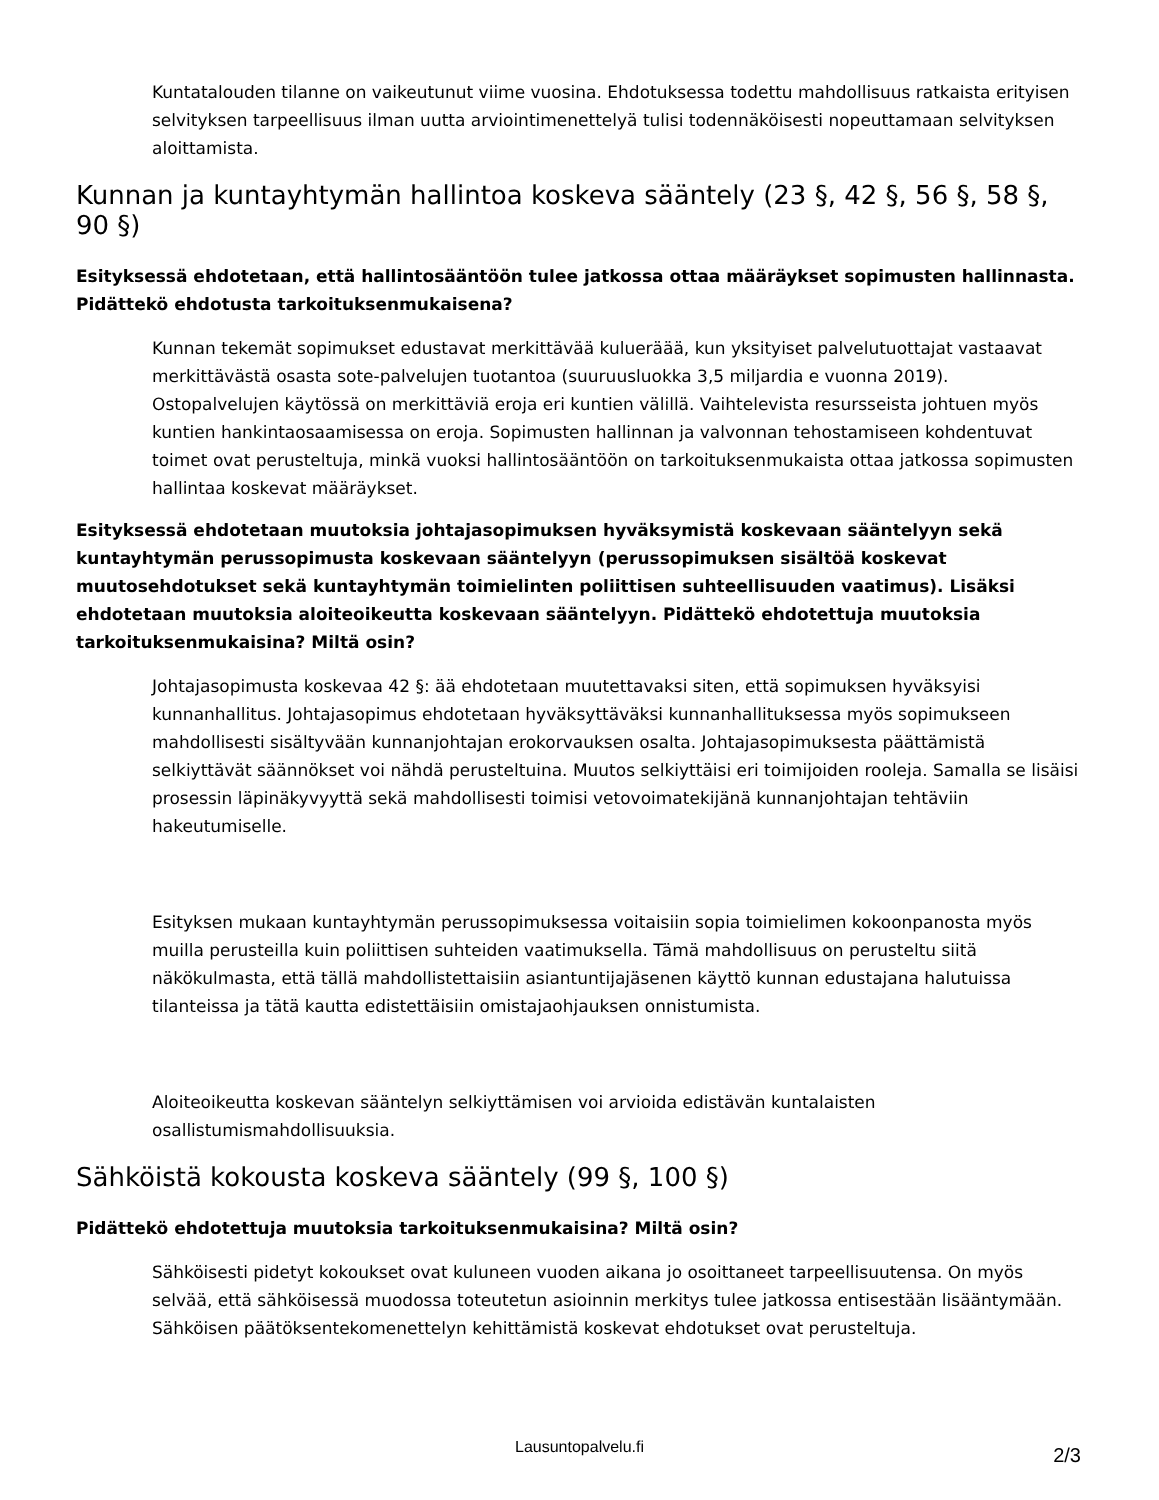Kuntatalouden tilanne on vaikeutunut viime vuosina. Ehdotuksessa todettu mahdollisuus ratkaista erityisen selvityksen tarpeellisuus ilman uutta arviointimenettelyä tulisi todennäköisesti nopeuttamaan selvityksen aloittamista.
Kunnan ja kuntayhtymän hallintoa koskeva sääntely (23 §, 42 §, 56 §, 58 §, 90 §)
Esityksessä ehdotetaan, että hallintosääntöön tulee jatkossa ottaa määräykset sopimusten hallinnasta. Pidättekö ehdotusta tarkoituksenmukaisena?
Kunnan tekemät sopimukset edustavat merkittävää kulueräää, kun yksityiset palvelutuottajat vastaavat merkittävästä osasta sote-palvelujen tuotantoa (suuruusluokka 3,5 miljardia e vuonna 2019). Ostopalvelujen käytössä on merkittäviä eroja eri kuntien välillä. Vaihtelevista resursseista johtuen myös kuntien hankintaosaamisessa on eroja. Sopimusten hallinnan ja valvonnan tehostamiseen kohdentuvat toimet ovat perusteltuja, minkä vuoksi hallintosääntöön on tarkoituksenmukaista ottaa jatkossa sopimusten hallintaa koskevat määräykset.
Esityksessä ehdotetaan muutoksia johtajasopimuksen hyväksymistä koskevaan sääntelyyn sekä kuntayhtymän perussopimusta koskevaan sääntelyyn (perussopimuksen sisältöä koskevat muutosehdotukset sekä kuntayhtymän toimielinten poliittisen suhteellisuuden vaatimus). Lisäksi ehdotetaan muutoksia aloiteoikeutta koskevaan sääntelyyn. Pidättekö ehdotettuja muutoksia tarkoituksenmukaisina? Miltä osin?
Johtajasopimusta koskevaa 42 §: ää ehdotetaan muutettavaksi siten, että sopimuksen hyväksyisi kunnanhallitus. Johtajasopimus ehdotetaan hyväksyttäväksi kunnanhallituksessa myös sopimukseen mahdollisesti sisältyvään kunnanjohtajan erokorvauksen osalta. Johtajasopimuksesta päättämistä selkiyttävät säännökset voi nähdä perusteltuina. Muutos selkiyttäisi eri toimijoiden rooleja. Samalla se lisäisi prosessin läpinäkyvyyttä sekä mahdollisesti toimisi vetovoimatekijänä kunnanjohtajan tehtäviin hakeutumiselle.
Esityksen mukaan kuntayhtymän perussopimuksessa voitaisiin sopia toimielimen kokoonpanosta myös muilla perusteilla kuin poliittisen suhteiden vaatimuksella. Tämä mahdollisuus on perusteltu siitä näkökulmasta, että tällä mahdollistettaisiin asiantuntijajäsenen käyttö kunnan edustajana halutuissa tilanteissa ja tätä kautta edistettäisiin omistajaohjauksen onnistumista.
Aloiteoikeutta koskevan sääntelyn selkiyttämisen voi arvioida edistävän kuntalaisten osallistumismahdollisuuksia.
Sähköistä kokousta koskeva sääntely (99 §, 100 §)
Pidättekö ehdotettuja muutoksia tarkoituksenmukaisina? Miltä osin?
Sähköisesti pidetyt kokoukset ovat kuluneen vuoden aikana jo osoittaneet tarpeellisuutensa. On myös selvää, että sähköisessä muodossa toteutetun asioinnin merkitys tulee jatkossa entisestään lisääntymään. Sähköisen päätöksentekomenettelyn kehittämistä koskevat ehdotukset ovat perusteltuja.
Lausuntopalvelu.fi
2/3